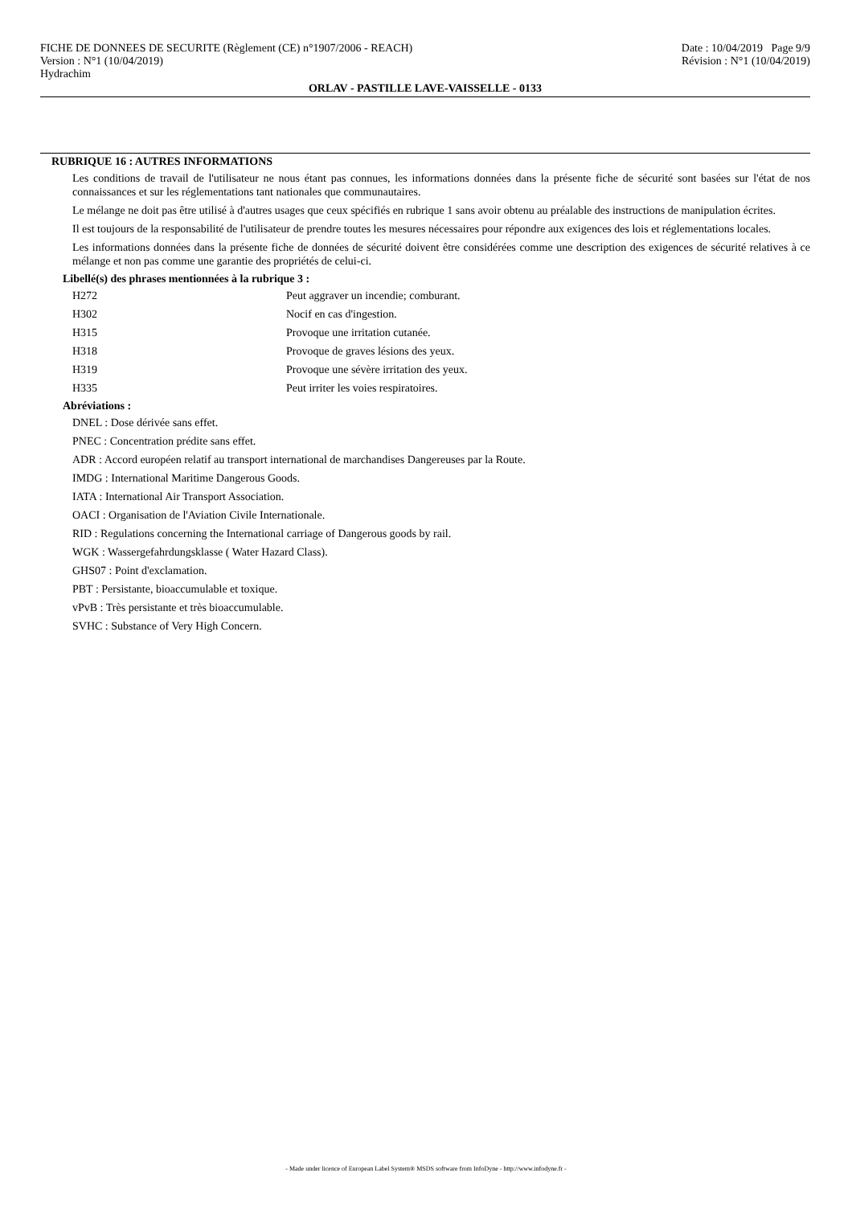FICHE DE DONNEES DE SECURITE (Règlement (CE) n°1907/2006 - REACH) Date : 10/04/2019 Page 9/9
Version : N°1 (10/04/2019) Révision : N°1 (10/04/2019)
Hydrachim
ORLAV - PASTILLE LAVE-VAISSELLE - 0133
RUBRIQUE 16 : AUTRES INFORMATIONS
Les conditions de travail de l'utilisateur ne nous étant pas connues, les informations données dans la présente fiche de sécurité sont basées sur l'état de nos connaissances et sur les réglementations tant nationales que communautaires.
Le mélange ne doit pas être utilisé à d'autres usages que ceux spécifiés en rubrique 1 sans avoir obtenu au préalable des instructions de manipulation écrites.
Il est toujours de la responsabilité de l'utilisateur de prendre toutes les mesures nécessaires pour répondre aux exigences des lois et réglementations locales.
Les informations données dans la présente fiche de données de sécurité doivent être considérées comme une description des exigences de sécurité relatives à ce mélange et non pas comme une garantie des propriétés de celui-ci.
Libellé(s) des phrases mentionnées à la rubrique 3 :
H272 Peut aggraver un incendie; comburant.
H302 Nocif en cas d'ingestion.
H315 Provoque une irritation cutanée.
H318 Provoque de graves lésions des yeux.
H319 Provoque une sévère irritation des yeux.
H335 Peut irriter les voies respiratoires.
Abréviations :
DNEL : Dose dérivée sans effet.
PNEC : Concentration prédite sans effet.
ADR : Accord européen relatif au transport international de marchandises Dangereuses par la Route.
IMDG : International Maritime Dangerous Goods.
IATA : International Air Transport Association.
OACI : Organisation de l'Aviation Civile Internationale.
RID : Regulations concerning the International carriage of Dangerous goods by rail.
WGK : Wassergefahrdungsklasse ( Water Hazard Class).
GHS07 : Point d'exclamation.
PBT : Persistante, bioaccumulable et toxique.
vPvB : Très persistante et très bioaccumulable.
SVHC : Substance of Very High Concern.
- Made under licence of European Label System® MSDS software from InfoDyne - http://www.infodyne.fr -